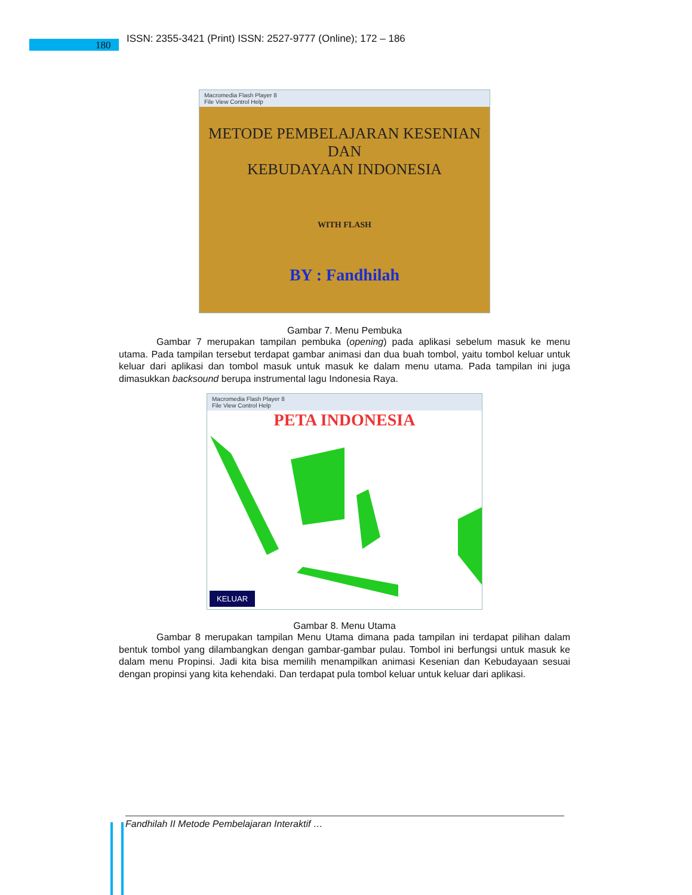180
ISSN: 2355-3421 (Print) ISSN: 2527-9777 (Online); 172 – 186
Macromedia Flash Player 8
File View Control Help
METODE PEMBELAJARAN KESENIAN
DAN
KEBUDAYAAN INDONESIA
WITH FLASH
BY : Fandhilah
Gambar 7. Menu Pembuka
Gambar 7 merupakan tampilan pembuka (opening) pada aplikasi sebelum masuk ke menu utama. Pada tampilan tersebut terdapat gambar animasi dan dua buah tombol, yaitu tombol keluar untuk keluar dari aplikasi dan tombol masuk untuk masuk ke dalam menu utama. Pada tampilan ini juga dimasukkan backsound berupa instrumental lagu Indonesia Raya.
Macromedia Flash Player 8
File View Control Help
PETA INDONESIA
KELUAR
Gambar 8. Menu Utama
Gambar 8 merupakan tampilan Menu Utama dimana pada tampilan ini terdapat pilihan dalam bentuk tombol yang dilambangkan dengan gambar-gambar pulau. Tombol ini berfungsi untuk masuk ke dalam menu Propinsi. Jadi kita bisa memilih menampilkan animasi Kesenian dan Kebudayaan sesuai dengan propinsi yang kita kehendaki. Dan terdapat pula tombol keluar untuk keluar dari aplikasi.
Fandhilah II Metode Pembelajaran Interaktif …